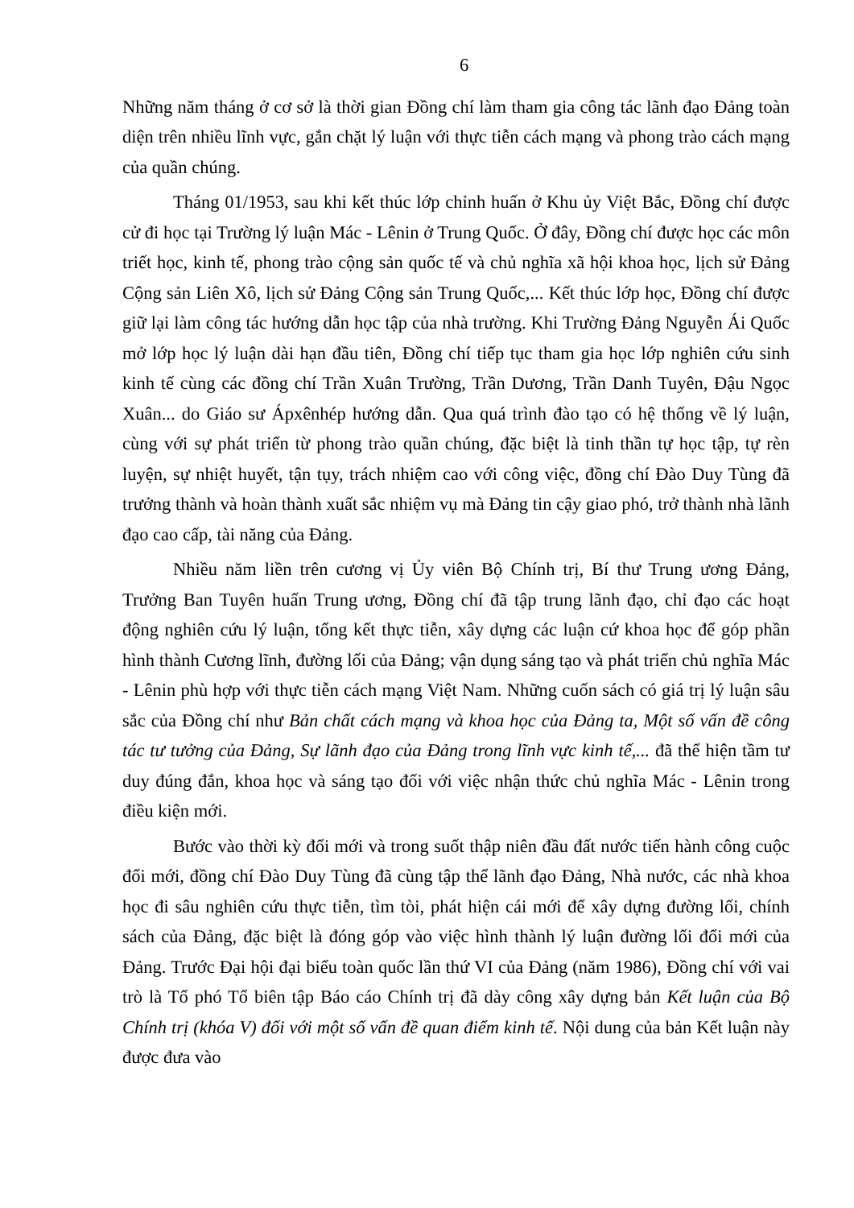6
Những năm tháng ở cơ sở là thời gian Đồng chí làm tham gia công tác lãnh đạo Đảng toàn diện trên nhiều lĩnh vực, gắn chặt lý luận với thực tiễn cách mạng và phong trào cách mạng của quần chúng.
Tháng 01/1953, sau khi kết thúc lớp chỉnh huấn ở Khu ủy Việt Bắc, Đồng chí được cử đi học tại Trường lý luận Mác - Lênin ở Trung Quốc. Ở đây, Đồng chí được học các môn triết học, kinh tế, phong trào cộng sản quốc tế và chủ nghĩa xã hội khoa học, lịch sử Đảng Cộng sản Liên Xô, lịch sử Đảng Cộng sản Trung Quốc,... Kết thúc lớp học, Đồng chí được giữ lại làm công tác hướng dẫn học tập của nhà trường. Khi Trường Đảng Nguyễn Ái Quốc mở lớp học lý luận dài hạn đầu tiên, Đồng chí tiếp tục tham gia học lớp nghiên cứu sinh kinh tế cùng các đồng chí Trần Xuân Trường, Trần Dương, Trần Danh Tuyên, Đậu Ngọc Xuân... do Giáo sư Ápxênhép hướng dẫn. Qua quá trình đào tạo có hệ thống về lý luận, cùng với sự phát triển từ phong trào quần chúng, đặc biệt là tinh thần tự học tập, tự rèn luyện, sự nhiệt huyết, tận tụy, trách nhiệm cao với công việc, đồng chí Đào Duy Tùng đã trưởng thành và hoàn thành xuất sắc nhiệm vụ mà Đảng tin cậy giao phó, trở thành nhà lãnh đạo cao cấp, tài năng của Đảng.
Nhiều năm liền trên cương vị Ủy viên Bộ Chính trị, Bí thư Trung ương Đảng, Trưởng Ban Tuyên huấn Trung ương, Đồng chí đã tập trung lãnh đạo, chỉ đạo các hoạt động nghiên cứu lý luận, tổng kết thực tiễn, xây dựng các luận cứ khoa học để góp phần hình thành Cương lĩnh, đường lối của Đảng; vận dụng sáng tạo và phát triển chủ nghĩa Mác - Lênin phù hợp với thực tiễn cách mạng Việt Nam. Những cuốn sách có giá trị lý luận sâu sắc của Đồng chí như Bản chất cách mạng và khoa học của Đảng ta, Một số vấn đề công tác tư tưởng của Đảng, Sự lãnh đạo của Đảng trong lĩnh vực kinh tế,... đã thể hiện tầm tư duy đúng đắn, khoa học và sáng tạo đối với việc nhận thức chủ nghĩa Mác - Lênin trong điều kiện mới.
Bước vào thời kỳ đổi mới và trong suốt thập niên đầu đất nước tiến hành công cuộc đổi mới, đồng chí Đào Duy Tùng đã cùng tập thể lãnh đạo Đảng, Nhà nước, các nhà khoa học đi sâu nghiên cứu thực tiễn, tìm tòi, phát hiện cái mới để xây dựng đường lối, chính sách của Đảng, đặc biệt là đóng góp vào việc hình thành lý luận đường lối đổi mới của Đảng. Trước Đại hội đại biểu toàn quốc lần thứ VI của Đảng (năm 1986), Đồng chí với vai trò là Tổ phó Tổ biên tập Báo cáo Chính trị đã dày công xây dựng bản Kết luận của Bộ Chính trị (khóa V) đối với một số vấn đề quan điểm kinh tế. Nội dung của bản Kết luận này được đưa vào